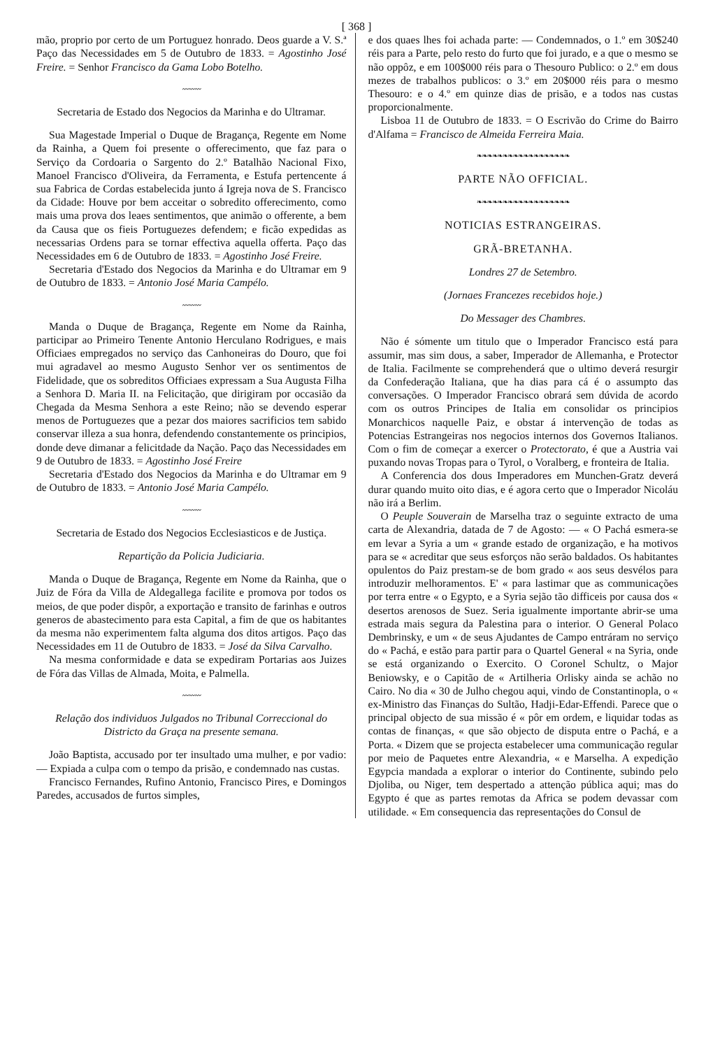[ 368 ]
mão, proprio por certo de um Portuguez honrado. Deos guarde a V. S.ª Paço das Necessidades em 5 de Outubro de 1833. = Agostinho José Freire. = Senhor Francisco da Gama Lobo Botelho.
〰〰〰
Secretaria de Estado dos Negocios da Marinha e do Ultramar.
Sua Magestade Imperial o Duque de Bragança, Regente em Nome da Rainha, a Quem foi presente o offerecimento, que faz para o Serviço da Cordoaria o Sargento do 2.º Batalhão Nacional Fixo, Manoel Francisco d'Oliveira, da Ferramenta, e Estufa pertencente á sua Fabrica de Cordas estabelecida junto á Igreja nova de S. Francisco da Cidade: Houve por bem acceitar o sobredito offerecimento, como mais uma prova dos leaes sentimentos, que animão o offerente, a bem da Causa que os fieis Portuguezes defendem; e ficão expedidas as necessarias Ordens para se tornar effectiva aquella offerta. Paço das Necessidades em 6 de Outubro de 1833. = Agostinho José Freire.
Secretaria d'Estado dos Negocios da Marinha e do Ultramar em 9 de Outubro de 1833. = Antonio José Maria Campélo.
〰〰〰
Manda o Duque de Bragança, Regente em Nome da Rainha, participar ao Primeiro Tenente Antonio Herculano Rodrigues, e mais Officiaes empregados no serviço das Canhoneiras do Douro, que foi mui agradavel ao mesmo Augusto Senhor ver os sentimentos de Fidelidade, que os sobreditos Officiaes expressam a Sua Augusta Filha a Senhora D. Maria II. na Felicitação, que dirigiram por occasião da Chegada da Mesma Senhora a este Reino; não se devendo esperar menos de Portuguezes que a pezar dos maiores sacrificios tem sabido conservar illeza a sua honra, defendendo constantemente os principios, donde deve dimanar a felicitdade da Nação. Paço das Necessidades em 9 de Outubro de 1833. = Agostinho José Freire
Secretaria d'Estado dos Negocios da Marinha e do Ultramar em 9 de Outubro de 1833. = Antonio José Maria Campélo.
〰〰〰
Secretaria de Estado dos Negocios Ecclesiasticos e de Justiça.
Repartição da Policia Judiciaria.
Manda o Duque de Bragança, Regente em Nome da Rainha, que o Juiz de Fóra da Villa de Aldegallega facilite e promova por todos os meios, de que poder dispôr, a exportação e transito de farinhas e outros generos de abastecimento para esta Capital, a fim de que os habitantes da mesma não experimentem falta alguma dos ditos artigos. Paço das Necessidades em 11 de Outubro de 1833. = José da Silva Carvalho.
Na mesma conformidade e data se expediram Portarias aos Juizes de Fóra das Villas de Almada, Moita, e Palmella.
〰〰〰
Relação dos individuos Julgados no Tribunal Correccional do Districto da Graça na presente semana.
João Baptista, accusado por ter insultado uma mulher, e por vadio: — Expiada a culpa com o tempo da prisão, e condemnado nas custas.
Francisco Fernandes, Rufino Antonio, Francisco Pires, e Domingos Paredes, accusados de furtos simples,
e dos quaes lhes foi achada parte: — Condemnados, o 1.º em 30$240 réis para a Parte, pelo resto do furto que foi jurado, e a que o mesmo se não oppôz, e em 100$000 réis para o Thesouro Publico: o 2.º em dous mezes de trabalhos publicos: o 3.º em 20$000 réis para o mesmo Thesouro: e o 4.º em quinze dias de prisão, e a todos nas custas proporcionalmente.
Lisboa 11 de Outubro de 1833. = O Escrivão do Crime do Bairro d'Alfama = Francisco de Almeida Ferreira Maia.
❧❧❧❧❧❧❧❧❧❧❧❧❧❧❧❧❧❧
PARTE NÃO OFFICIAL.
❧❧❧❧❧❧❧❧❧❧❧❧❧❧❧❧❧❧
NOTICIAS ESTRANGEIRAS.
GRÃ-BRETANHA.
Londres 27 de Setembro.
(Jornaes Francezes recebidos hoje.)
Do Messager des Chambres.
Não é sómente um titulo que o Imperador Francisco está para assumir, mas sim dous, a saber, Imperador de Allemanha, e Protector de Italia. Facilmente se comprehenderá que o ultimo deverá resurgir da Confederação Italiana, que ha dias para cá é o assumpto das conversações. O Imperador Francisco obrará sem dúvida de acordo com os outros Principes de Italia em consolidar os principios Monarchicos naquelle Paiz, e obstar á intervenção de todas as Potencias Estrangeiras nos negocios internos dos Governos Italianos. Com o fim de começar a exercer o Protectorato, é que a Austria vai puxando novas Tropas para o Tyrol, o Voralberg, e fronteira de Italia.
A Conferencia dos dous Imperadores em Munchen-Gratz deverá durar quando muito oito dias, e é agora certo que o Imperador Nicoláu não irá a Berlim.
O Peuple Souverain de Marselha traz o seguinte extracto de uma carta de Alexandria, datada de 7 de Agosto: — « O Pachá esmera-se em levar a Syria a um « grande estado de organização, e ha motivos para se « acreditar que seus esforços não serão baldados. Os habitantes opulentos do Paiz prestam-se de bom grado « aos seus desvélos para introduzir melhoramentos. E' « para lastimar que as communicações por terra entre « o Egypto, e a Syria sejão tão difficeis por causa dos « desertos arenosos de Suez. Seria igualmente importante abrir-se uma estrada mais segura da Palestina para o interior. O General Polaco Dembrinsky, e um « de seus Ajudantes de Campo entráram no serviço do « Pachá, e estão para partir para o Quartel General « na Syria, onde se está organizando o Exercito. O Coronel Schultz, o Major Beniowsky, e o Capitão de « Artilheria Orlisky ainda se achão no Cairo. No dia « 30 de Julho chegou aqui, vindo de Constantinopla, o « ex-Ministro das Finanças do Sultão, Hadji-Edar-Effendi. Parece que o principal objecto de sua missão é « pôr em ordem, e liquidar todas as contas de finanças, « que são objecto de disputa entre o Pachá, e a Porta. « Dizem que se projecta estabelecer uma communicação regular por meio de Paquetes entre Alexandria, « e Marselha. A expedição Egypcia mandada a explorar o interior do Continente, subindo pelo Djoliba, ou Niger, tem despertado a attenção pública aqui; mas do Egypto é que as partes remotas da Africa se podem devassar com utilidade. « Em consequencia das representações do Consul de